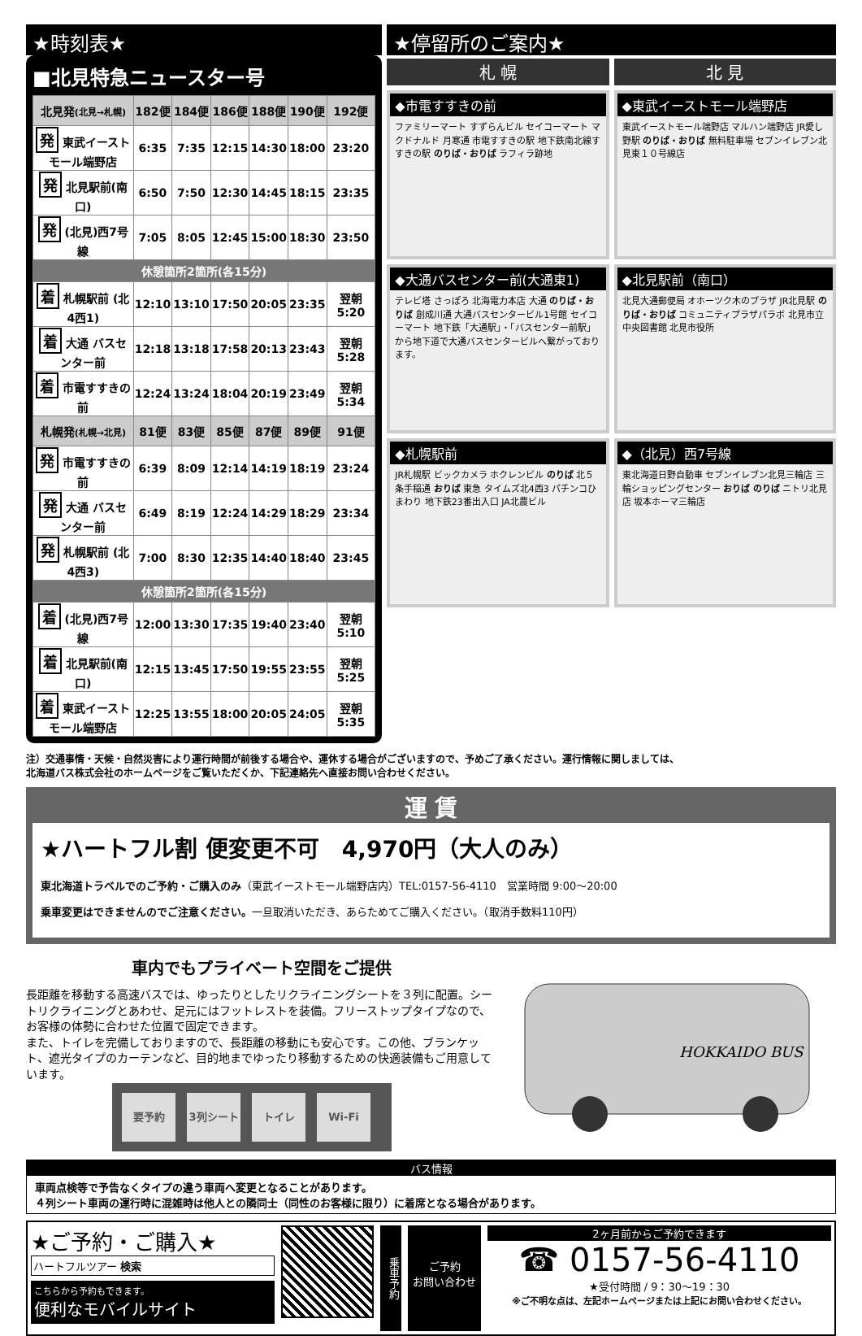★時刻表★
■北見特急ニュースター号
| 北見発 (北見→札幌) | 182便 | 184便 | 186便 | 188便 | 190便 | 192便 |
| --- | --- | --- | --- | --- | --- | --- |
| 発 東武イースト モール端野店 | 6:35 | 7:35 | 12:15 | 14:30 | 18:00 | 23:20 |
| 発 北見駅前(南口) | 6:50 | 7:50 | 12:30 | 14:45 | 18:15 | 23:35 |
| 発 (北見)西7号線 | 7:05 | 8:05 | 12:45 | 15:00 | 18:30 | 23:50 |
| 休憩箇所2箇所(各15分) | | | | | | |
| 着 札幌駅前 (北4西1) | 12:10 | 13:10 | 17:50 | 20:05 | 23:35 | 翌朝 5:20 |
| 着 大通 バスセンター前 | 12:18 | 13:18 | 17:58 | 20:13 | 23:43 | 翌朝 5:28 |
| 着 市電すすきの前 | 12:24 | 13:24 | 18:04 | 20:19 | 23:49 | 翌朝 5:34 |
| 札幌発 (札幌→北見) | 81便 | 83便 | 85便 | 87便 | 89便 | 91便 |
| 発 市電すすきの前 | 6:39 | 8:09 | 12:14 | 14:19 | 18:19 | 23:24 |
| 発 大通 バスセンター前 | 6:49 | 8:19 | 12:24 | 14:29 | 18:29 | 23:34 |
| 発 札幌駅前 (北4西3) | 7:00 | 8:30 | 12:35 | 14:40 | 18:40 | 23:45 |
| 休憩箇所2箇所(各15分) | | | | | | |
| 着 (北見)西7号線 | 12:00 | 13:30 | 17:35 | 19:40 | 23:40 | 翌朝 5:10 |
| 着 北見駅前(南口) | 12:15 | 13:45 | 17:50 | 19:55 | 23:55 | 翌朝 5:25 |
| 着 東武イースト モール端野店 | 12:25 | 13:55 | 18:00 | 20:05 | 24:05 | 翌朝 5:35 |
★停留所のご案内★
札 幌
北 見
◆市電すすきの前
ファミリーマート すずらんビル セイコーマート マクドナルド 月寒通 市電すすきの駅 地下鉄南北線すすきの駅 のりば・おりば ラフィラ跡地
◆東武イーストモール端野店
東武イーストモール端野店 マルハン端野店 JR愛し野駅 のりば・おりば 無料駐車場 セブンイレブン北見東１０号線店
◆大通バスセンター前(大通東1)
テレビ塔 さっぽろ 北海電力本店 大通 のりば・おりば 創成川通 大通バスセンタービル1号館 セイコーマート 地下鉄「大通駅」・「バスセンター前駅」から地下道で大通バスセンタービルへ繋がっております。
◆北見駅前（南口）
北見大通郵便局 オホーツク木のプラザ JR北見駅 のりば・おりば コミュニティプラザパラボ 北見市立中央図書館 北見市役所
◆札幌駅前
JR札幌駅 ビックカメラ ホクレンビル のりば 北５条手稲通 おりば 東急 タイムズ北4西3 パチンコひまわり 地下鉄23番出入口 JA北農ビル
◆（北見）西7号線
東北海道日野自動車 セブンイレブン北見三輪店 三輪ショッピングセンター おりば のりば ニトリ北見店 坂本ホーマ三輪店
注）交通事情・天候・自然災害により運行時間が前後する場合や、運休する場合がございますので、予めご了承ください。運行情報に関しましては、
北海道バス株式会社のホームページをご覧いただくか、下記連絡先へ直接お問い合わせください。
運 賃
★ハートフル割 便変更不可　4,970円（大人のみ）
東北海道トラベルでのご予約・ご購入のみ（東武イーストモール端野店内）TEL:0157-56-4110　営業時間 9:00～20:00
乗車変更はできませんのでご注意ください。一旦取消いただき、あらためてご購入ください。（取消手数料110円）
車内でもプライベート空間をご提供
長距離を移動する高速バスでは、ゆったりとしたリクライニングシートを３列に配置。シートリクライニングとあわせ、足元にはフットレストを装備。フリーストップタイプなので、お客様の体勢に合わせた位置で固定できます。
また、トイレを完備しておりますので、長距離の移動にも安心です。この他、ブランケット、遮光タイプのカーテンなど、目的地までゆったり移動するための快適装備もご用意しています。
要予約 3列シート トイレ Wi-Fi
HOKKAIDO BUS
バス情報
車両点検等で予告なくタイプの違う車両へ変更となることがあります。
４列シート車両の運行時に混雑時は他人との隣同士（同性のお客様に限り）に着席となる場合があります。
★ご予約・ご購入★
ハートフルツアー 検索
こちらから予約もできます。
便利なモバイルサイト
乗車予約
ご予約
お問い合わせ
2ヶ月前からご予約できます
☎ 0157-56-4110
★受付時間 / 9：30～19：30
※ご不明な点は、左記ホームページまたは上記にお問い合わせください。